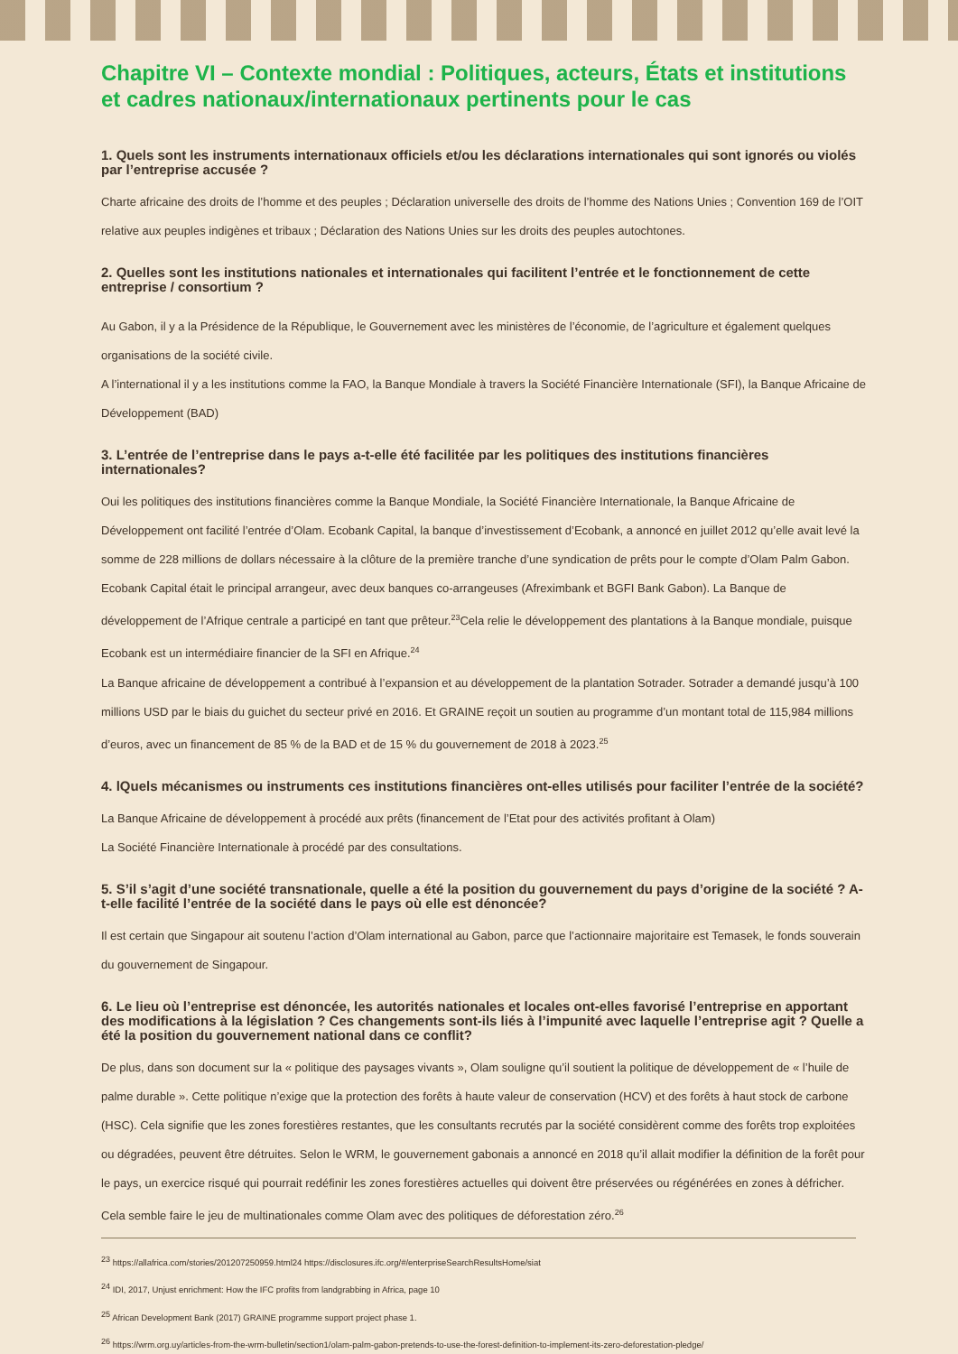Chapitre VI – Contexte mondial : Politiques, acteurs, États et institutions et cadres nationaux/internationaux pertinents pour le cas
1. Quels sont les instruments internationaux officiels et/ou les déclarations internationales qui sont ignorés ou violés par l’entreprise accusée ?
Charte africaine des droits de l’homme et des peuples ; Déclaration universelle des droits de l’homme des Nations Unies ; Convention 169 de l’OIT relative aux peuples indigènes et tribaux ; Déclaration des Nations Unies sur les droits des peuples autochtones.
2. Quelles sont les institutions nationales et internationales qui facilitent l’entrée et le fonctionnement de cette entreprise / consortium ?
Au Gabon, il y a la Présidence de la République, le Gouvernement avec les ministères de l’économie, de l’agriculture et également quelques organisations de la société civile.
A l’international il y a les institutions comme la FAO, la Banque Mondiale à travers la Société Financière Internationale (SFI), la Banque Africaine de Développement (BAD)
3. L’entrée de l’entreprise dans le pays a-t-elle été facilitée par les politiques des institutions financières internationales?
Oui les politiques des institutions financières comme la Banque Mondiale, la Société Financière Internationale, la Banque Africaine de Développement ont facilité l’entrée d’Olam. Ecobank Capital, la banque d’investissement d’Ecobank, a annoncé en juillet 2012 qu’elle avait levé la somme de 228 millions de dollars nécessaire à la clôture de la première tranche d’une syndication de prêts pour le compte d’Olam Palm Gabon. Ecobank Capital était le principal arrangeur, avec deux banques co-arrangeuses (Afreximbank et BGFI Bank Gabon). La Banque de développement de l’Afrique centrale a participé en tant que prêteur.<sup>23</sup>Cela relie le développement des plantations à la Banque mondiale, puisque Ecobank est un intermédiaire financier de la SFI en Afrique.<sup>24</sup>
La Banque africaine de développement a contribué à l’expansion et au développement de la plantation Sotrader. Sotrader a demandé jusqu’à 100 millions USD par le biais du guichet du secteur privé en 2016. Et GRAINE reçoit un soutien au programme d’un montant total de 115,984 millions d’euros, avec un financement de 85 % de la BAD et de 15 % du gouvernement de 2018 à 2023.<sup>25</sup>
4. lQuels mécanismes ou instruments ces institutions financières ont-elles utilisés pour faciliter l’entrée de la société?
La Banque Africaine de développement à procédé aux prêts (financement de l’Etat pour des activités profitant à Olam)
La Société Financière Internationale à procédé par des consultations.
5. S’il s’agit d’une société transnationale, quelle a été la position du gouvernement du pays d’origine de la société ? A-t-elle facilité l’entrée de la société dans le pays où elle est dénoncée?
Il est certain que Singapour ait soutenu l’action d’Olam international au Gabon, parce que l’actionnaire majoritaire est Temasek, le fonds souverain du gouvernement de Singapour.
6. Le lieu où l’entreprise est dénoncée, les autorités nationales et locales ont-elles favorisé l’entreprise en apportant des modifications à la législation ? Ces changements sont-ils liés à l’impunité avec laquelle l’entreprise agit ? Quelle a été la position du gouvernement national dans ce conflit?
De plus, dans son document sur la « politique des paysages vivants », Olam souligne qu’il soutient la politique de développement de « l’huile de palme durable ». Cette politique n’exige que la protection des forêts à haute valeur de conservation (HCV) et des forêts à haut stock de carbone (HSC). Cela signifie que les zones forestières restantes, que les consultants recrutés par la société considèrent comme des forêts trop exploitées ou dégradées, peuvent être détruites. Selon le WRM, le gouvernement gabonais a annoncé en 2018 qu’il allait modifier la définition de la forêt pour le pays, un exercice risqué qui pourrait redéfinir les zones forestières actuelles qui doivent être préservées ou régénérées en zones à défricher. Cela semble faire le jeu de multinationales comme Olam avec des politiques de déforestation zéro.<sup>26</sup>
<sup>23</sup> https://allafrica.com/stories/201207250959.html24 https://disclosures.ifc.org/#/enterpriseSearchResultsHome/siat
<sup>24</sup> IDI, 2017, Unjust enrichment: How the IFC profits from landgrabbing in Africa, page 10
<sup>25</sup> African Development Bank (2017) GRAINE programme support project phase 1.
<sup>26</sup> https://wrm.org.uy/articles-from-the-wrm-bulletin/section1/olam-palm-gabon-pretends-to-use-the-forest-definition-to-implement-its-zero-deforestation-pledge/